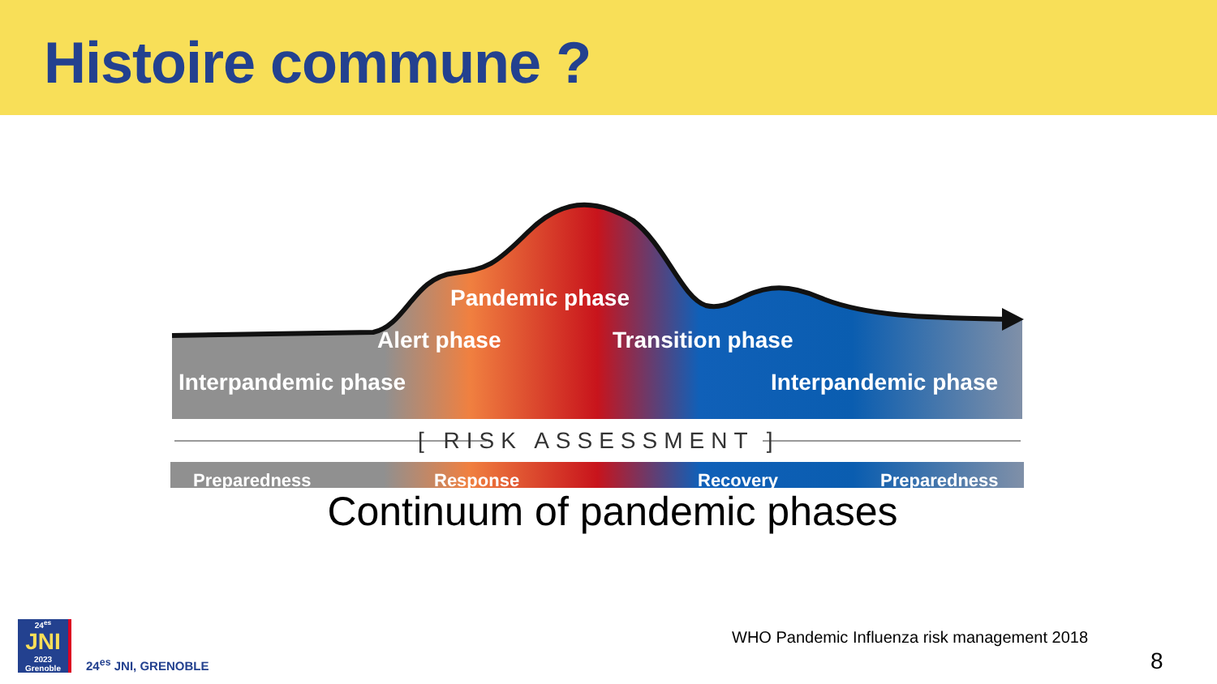Histoire commune ?
Pandemic phase
Alert phase Transition phase
Interpandemic phase Interpandemic phase
[ RISK ASSESSMENT ]
Preparedness Response Recovery Preparedness
Continuum of pandemic phases
WHO Pandemic Influenza risk management 2018
8
24<sup>es</sup>
JNI
2023 Grenoble
24<sup>es</sup> JNI, GRENOBLE